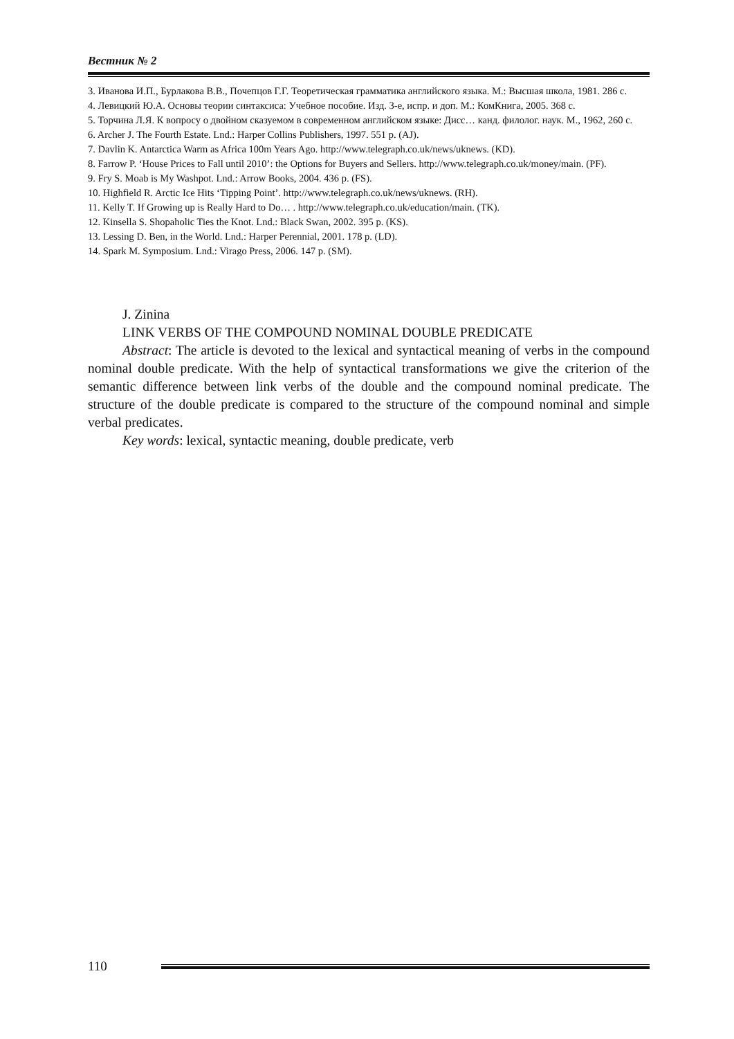Вестник № 2
3. Иванова И.П., Бурлакова В.В., Почепцов Г.Г. Теоретическая грамматика английского языка. М.: Высшая школа, 1981. 286 с.
4. Левицкий Ю.А. Основы теории синтаксиса: Учебное пособие. Изд. 3-е, испр. и доп. М.: КомКнига, 2005. 368 с.
5. Торчина Л.Я. К вопросу о двойном сказуемом в современном английском языке: Дисс… канд. филолог. наук. М., 1962, 260 с.
6. Archer J. The Fourth Estate. Lnd.: Harper Collins Publishers, 1997. 551 p. (AJ).
7. Davlin K. Antarctica Warm as Africa 100m Years Ago. http://www.telegraph.co.uk/news/uknews. (KD).
8. Farrow P. ‘House Prices to Fall until 2010’: the Options for Buyers and Sellers. http://www.telegraph.co.uk/money/main. (PF).
9. Fry S. Moab is My Washpot. Lnd.: Arrow Books, 2004. 436 p. (FS).
10. Highfield R. Arctic Ice Hits ‘Tipping Point’. http://www.telegraph.co.uk/news/uknews. (RH).
11. Kelly T. If Growing up is Really Hard to Do… . http://www.telegraph.co.uk/education/main. (TK).
12. Kinsella S. Shopaholic Ties the Knot. Lnd.: Black Swan, 2002. 395 p. (KS).
13. Lessing D. Ben, in the World. Lnd.: Harper Perennial, 2001. 178 p. (LD).
14. Spark M. Symposium. Lnd.: Virago Press, 2006. 147 p. (SM).
J. Zinina
LINK VERBS OF THE COMPOUND NOMINAL DOUBLE PREDICATE
Abstract: The article is devoted to the lexical and syntactical meaning of verbs in the compound nominal double predicate. With the help of syntactical transformations we give the criterion of the semantic difference between link verbs of the double and the compound nominal predicate. The structure of the double predicate is compared to the structure of the compound nominal and simple verbal predicates.
Key words: lexical, syntactic meaning, double predicate, verb
110